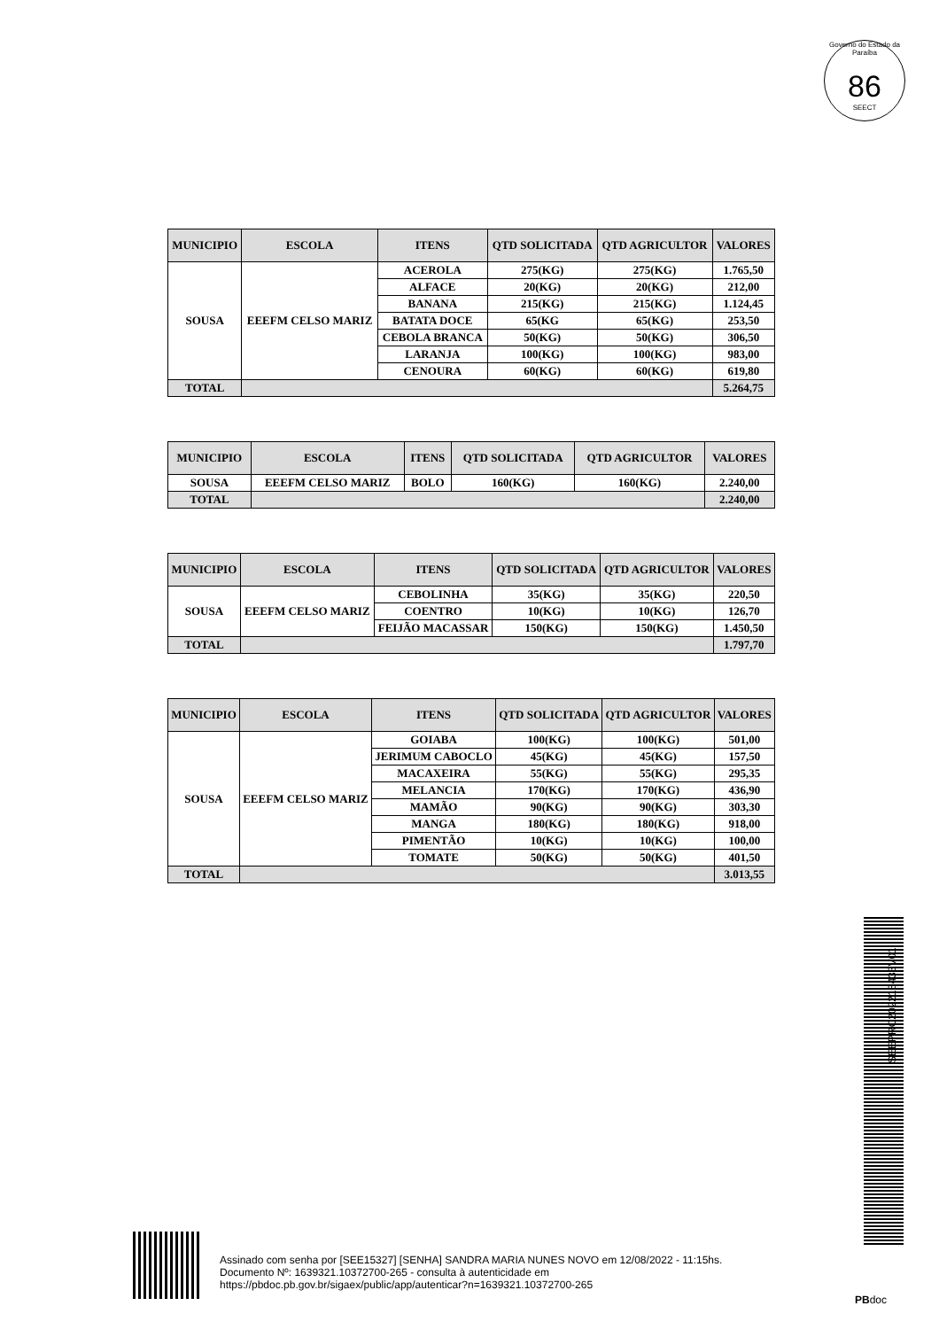Governo do Estado da Paraíba
86
SEECT
| MUNICIPIO | ESCOLA | ITENS | QTD SOLICITADA | QTD AGRICULTOR | VALORES |
| --- | --- | --- | --- | --- | --- |
| SOUSA | EEEFM CELSO MARIZ | ACEROLA | 275(KG) | 275(KG) | 1.765,50 |
| | | ALFACE | 20(KG) | 20(KG) | 212,00 |
| | | BANANA | 215(KG) | 215(KG) | 1.124,45 |
| | | BATATA DOCE | 65(KG | 65(KG) | 253,50 |
| | | CEBOLA BRANCA | 50(KG) | 50(KG) | 306,50 |
| | | LARANJA | 100(KG) | 100(KG) | 983,00 |
| | | CENOURA | 60(KG) | 60(KG) | 619,80 |
| TOTAL | | | | | 5.264,75 |
| MUNICIPIO | ESCOLA | ITENS | QTD SOLICITADA | QTD AGRICULTOR | VALORES |
| --- | --- | --- | --- | --- | --- |
| SOUSA | EEEFM CELSO MARIZ | BOLO | 160(KG) | 160(KG) | 2.240,00 |
| TOTAL | | | | | 2.240,00 |
| MUNICIPIO | ESCOLA | ITENS | QTD SOLICITADA | QTD AGRICULTOR | VALORES |
| --- | --- | --- | --- | --- | --- |
| SOUSA | EEEFM CELSO MARIZ | CEBOLINHA | 35(KG) | 35(KG) | 220,50 |
| | | COENTRO | 10(KG) | 10(KG) | 126,70 |
| | | FEIJÃO MACASSAR | 150(KG) | 150(KG) | 1.450,50 |
| TOTAL | | | | | 1.797,70 |
| MUNICIPIO | ESCOLA | ITENS | QTD SOLICITADA | QTD AGRICULTOR | VALORES |
| --- | --- | --- | --- | --- | --- |
| SOUSA | EEEFM CELSO MARIZ | GOIABA | 100(KG) | 100(KG) | 501,00 |
| | | JERIMUM CABOCLO | 45(KG) | 45(KG) | 157,50 |
| | | MACAXEIRA | 55(KG) | 55(KG) | 295,35 |
| | | MELANCIA | 170(KG) | 170(KG) | 436,90 |
| | | MAMÃO | 90(KG) | 90(KG) | 303,30 |
| | | MANGA | 180(KG) | 180(KG) | 918,00 |
| | | PIMENTÃO | 10(KG) | 10(KG) | 100,00 |
| | | TOMATE | 50(KG) | 50(KG) | 401,50 |
| TOTAL | | | | | 3.013,55 |
SEEPRC202218433V01
Assinado com senha por [SEE15327] [SENHA] SANDRA MARIA NUNES NOVO em 12/08/2022 - 11:15hs.
Documento Nº: 1639321.10372700-265 - consulta à autenticidade em
https://pbdoc.pb.gov.br/sigaex/public/app/autenticar?n=1639321.10372700-265
PBdoc